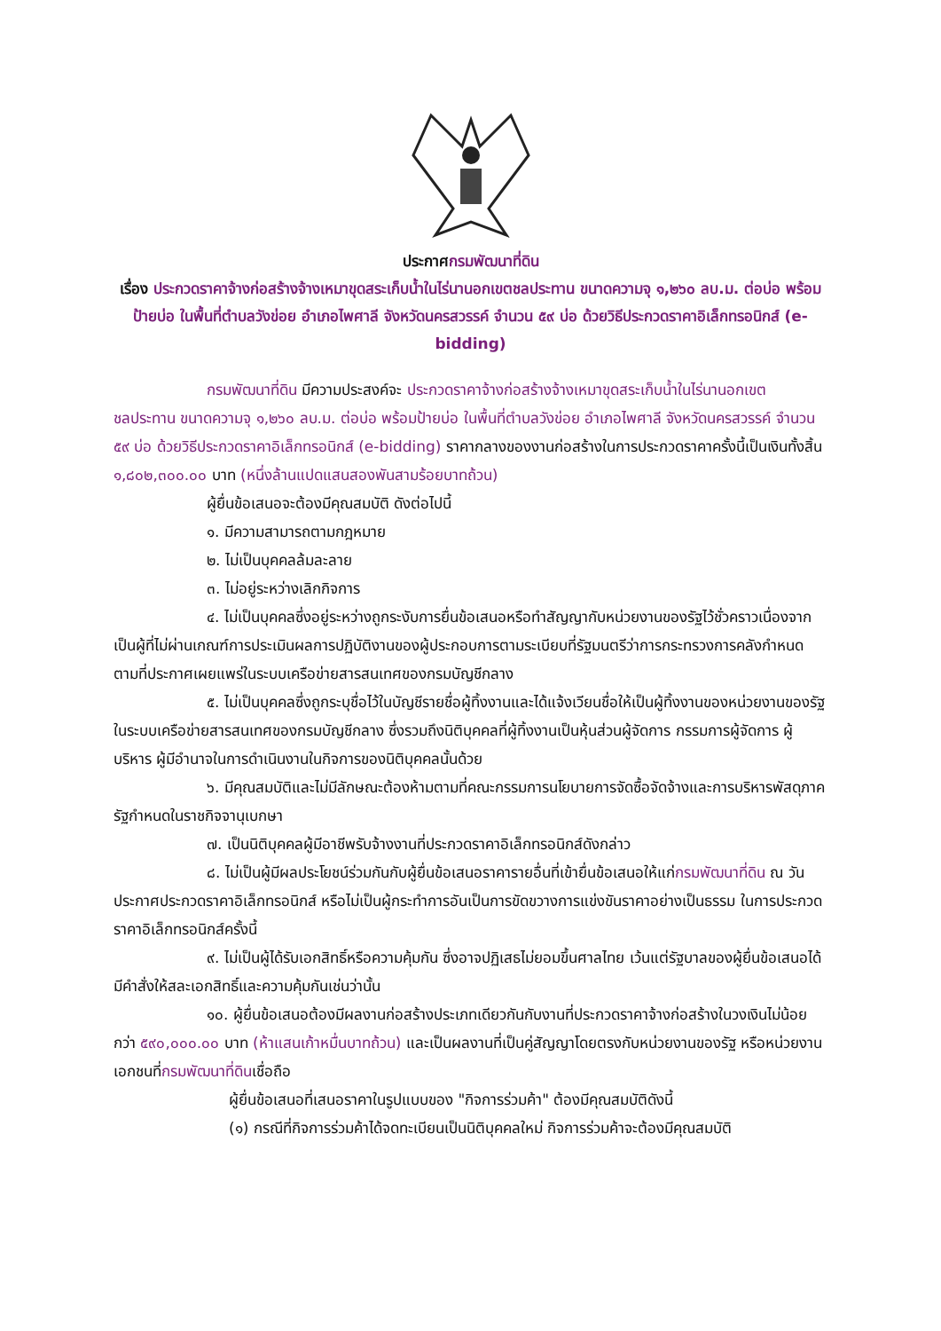ประกาศกรมพัฒนาที่ดิน
เรื่อง ประกวดราคาจ้างก่อสร้างจ้างเหมาขุดสระเก็บน้ำในไร่นานอกเขตชลประทาน ขนาดความจุ ๑,๒๖๐ ลบ.ม. ต่อบ่อ พร้อมป้ายบ่อ ในพื้นที่ตำบลวังข่อย อำเภอไพศาลี จังหวัดนครสวรรค์ จำนวน ๕๙ บ่อ ด้วยวิธีประกวดราคาอิเล็กทรอนิกส์ (e-bidding)
กรมพัฒนาที่ดิน มีความประสงค์จะ ประกวดราคาจ้างก่อสร้างจ้างเหมาขุดสระเก็บน้ำในไร่นานอกเขตชลประทาน ขนาดความจุ ๑,๒๖๐ ลบ.ม. ต่อบ่อ พร้อมป้ายบ่อ ในพื้นที่ตำบลวังข่อย อำเภอไพศาลี จังหวัดนครสวรรค์ จำนวน ๕๙ บ่อ ด้วยวิธีประกวดราคาอิเล็กทรอนิกส์ (e-bidding) ราคากลางของงานก่อสร้างในการประกวดราคาครั้งนี้เป็นเงินทั้งสิ้น ๑,๘๐๒,๓๐๐.๐๐ บาท (หนึ่งล้านแปดแสนสองพันสามร้อยบาทถ้วน)
ผู้ยื่นข้อเสนอจะต้องมีคุณสมบัติ ดังต่อไปนี้
๑. มีความสามารถตามกฎหมาย
๒. ไม่เป็นบุคคลล้มละลาย
๓. ไม่อยู่ระหว่างเลิกกิจการ
๔. ไม่เป็นบุคคลซึ่งอยู่ระหว่างถูกระงับการยื่นข้อเสนอหรือทำสัญญากับหน่วยงานของรัฐไว้ชั่วคราวเนื่องจากเป็นผู้ที่ไม่ผ่านเกณฑ์การประเมินผลการปฏิบัติงานของผู้ประกอบการตามระเบียบที่รัฐมนตรีว่าการกระทรวงการคลังกำหนดตามที่ประกาศเผยแพร่ในระบบเครือข่ายสารสนเทศของกรมบัญชีกลาง
๕. ไม่เป็นบุคคลซึ่งถูกระบุชื่อไว้ในบัญชีรายชื่อผู้ทิ้งงานและได้แจ้งเวียนชื่อให้เป็นผู้ทิ้งงานของหน่วยงานของรัฐในระบบเครือข่ายสารสนเทศของกรมบัญชีกลาง ซึ่งรวมถึงนิติบุคคลที่ผู้ทิ้งงานเป็นหุ้นส่วนผู้จัดการ กรรมการผู้จัดการ ผู้บริหาร ผู้มีอำนาจในการดำเนินงานในกิจการของนิติบุคคลนั้นด้วย
๖. มีคุณสมบัติและไม่มีลักษณะต้องห้ามตามที่คณะกรรมการนโยบายการจัดซื้อจัดจ้างและการบริหารพัสดุภาครัฐกำหนดในราชกิจจานุเบกษา
๗. เป็นนิติบุคคลผู้มีอาชีพรับจ้างงานที่ประกวดราคาอิเล็กทรอนิกส์ดังกล่าว
๘. ไม่เป็นผู้มีผลประโยชน์ร่วมกันกับผู้ยื่นข้อเสนอราคารายอื่นที่เข้ายื่นข้อเสนอให้แก่กรมพัฒนาที่ดิน ณ วันประกาศประกวดราคาอิเล็กทรอนิกส์ หรือไม่เป็นผู้กระทำการอันเป็นการขัดขวางการแข่งขันราคาอย่างเป็นธรรม ในการประกวดราคาอิเล็กทรอนิกส์ครั้งนี้
๙. ไม่เป็นผู้ได้รับเอกสิทธิ์หรือความคุ้มกัน ซึ่งอาจปฏิเสธไม่ยอมขึ้นศาลไทย เว้นแต่รัฐบาลของผู้ยื่นข้อเสนอได้มีคำสั่งให้สละเอกสิทธิ์และความคุ้มกันเช่นว่านั้น
๑๐. ผู้ยื่นข้อเสนอต้องมีผลงานก่อสร้างประเภทเดียวกันกับงานที่ประกวดราคาจ้างก่อสร้างในวงเงินไม่น้อยกว่า ๕๙๐,๐๐๐.๐๐ บาท (ห้าแสนเก้าหมื่นบาทถ้วน) และเป็นผลงานที่เป็นคู่สัญญาโดยตรงกับหน่วยงานของรัฐ หรือหน่วยงานเอกชนที่กรมพัฒนาที่ดินเชื่อถือ
ผู้ยื่นข้อเสนอที่เสนอราคาในรูปแบบของ "กิจการร่วมค้า" ต้องมีคุณสมบัติดังนี้
(๑) กรณีที่กิจการร่วมค้าได้จดทะเบียนเป็นนิติบุคคลใหม่ กิจการร่วมค้าจะต้องมีคุณสมบัติ